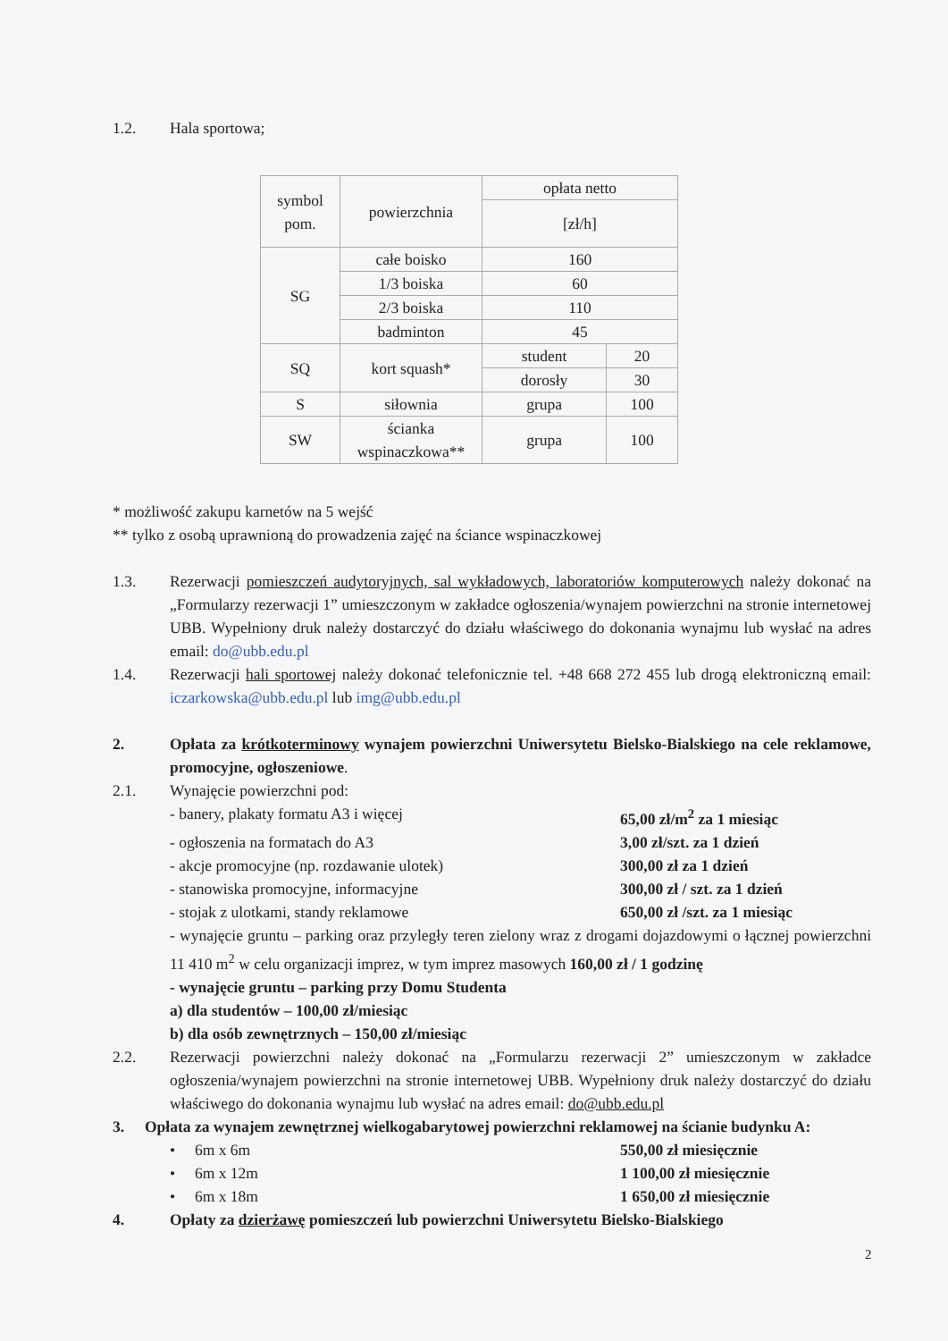1.2. Hala sportowa;
| symbol pom. | powierzchnia | opłata netto | |
| | | [zł/h] | |
| SG | całe boisko | 160 | |
| | 1/3 boiska | 60 | |
| | 2/3 boiska | 110 | |
| | badminton | 45 | |
| SQ | kort squash* | student | 20 |
| | | dorosły | 30 |
| S | siłownia | grupa | 100 |
| SW | ścianka wspinaczkowa** | grupa | 100 |
* możliwość zakupu karnetów na 5 wejść
** tylko z osobą uprawnioną do prowadzenia zajęć na ściance wspinaczkowej
1.3. Rezerwacji pomieszczeń audytoryjnych, sal wykładowych, laboratoriów komputerowych należy dokonać na „Formularzy rezerwacji 1” umieszczonym w zakładce ogłoszenia/wynajem powierzchni na stronie internetowej UBB. Wypełniony druk należy dostarczyć do działu właściwego do dokonania wynajmu lub wysłać na adres email: do@ubb.edu.pl
1.4. Rezerwacji hali sportowej należy dokonać telefonicznie tel. +48 668 272 455 lub drogą elektroniczną email: iczarkowska@ubb.edu.pl lub img@ubb.edu.pl
2. Opłata za krótkoterminowy wynajem powierzchni Uniwersytetu Bielsko-Bialskiego na cele reklamowe, promocyjne, ogłoszeniowe.
2.1. Wynajęcie powierzchni pod:
- banery, plakaty formatu A3 i więcej 65,00 zł/m<sup>2</sup> za 1 miesiąc
- ogłoszenia na formatach do A3 3,00 zł/szt. za 1 dzień
- akcje promocyjne (np. rozdawanie ulotek) 300,00 zł za 1 dzień
- stanowiska promocyjne, informacyjne 300,00 zł / szt. za 1 dzień
- stojak z ulotkami, standy reklamowe 650,00 zł /szt. za 1 miesiąc
- wynajęcie gruntu – parking oraz przyległy teren zielony wraz z drogami dojazdowymi o łącznej powierzchni 11 410 m<sup>2</sup> w celu organizacji imprez, w tym imprez masowych 160,00 zł / 1 godzinę
- wynajęcie gruntu – parking przy Domu Studenta
a) dla studentów – 100,00 zł/miesiąc
b) dla osób zewnętrznych – 150,00 zł/miesiąc
2.2. Rezerwacji powierzchni należy dokonać na „Formularzu rezerwacji 2” umieszczonym w zakładce ogłoszenia/wynajem powierzchni na stronie internetowej UBB. Wypełniony druk należy dostarczyć do działu właściwego do dokonania wynajmu lub wysłać na adres email: do@ubb.edu.pl
3. Opłata za wynajem zewnętrznej wielkogabarytowej powierzchni reklamowej na ścianie budynku A:
• 6m x 6m 550,00 zł miesięcznie
• 6m x 12m 1 100,00 zł miesięcznie
• 6m x 18m 1 650,00 zł miesięcznie
4. Opłaty za dzierżawę pomieszczeń lub powierzchni Uniwersytetu Bielsko-Bialskiego
2